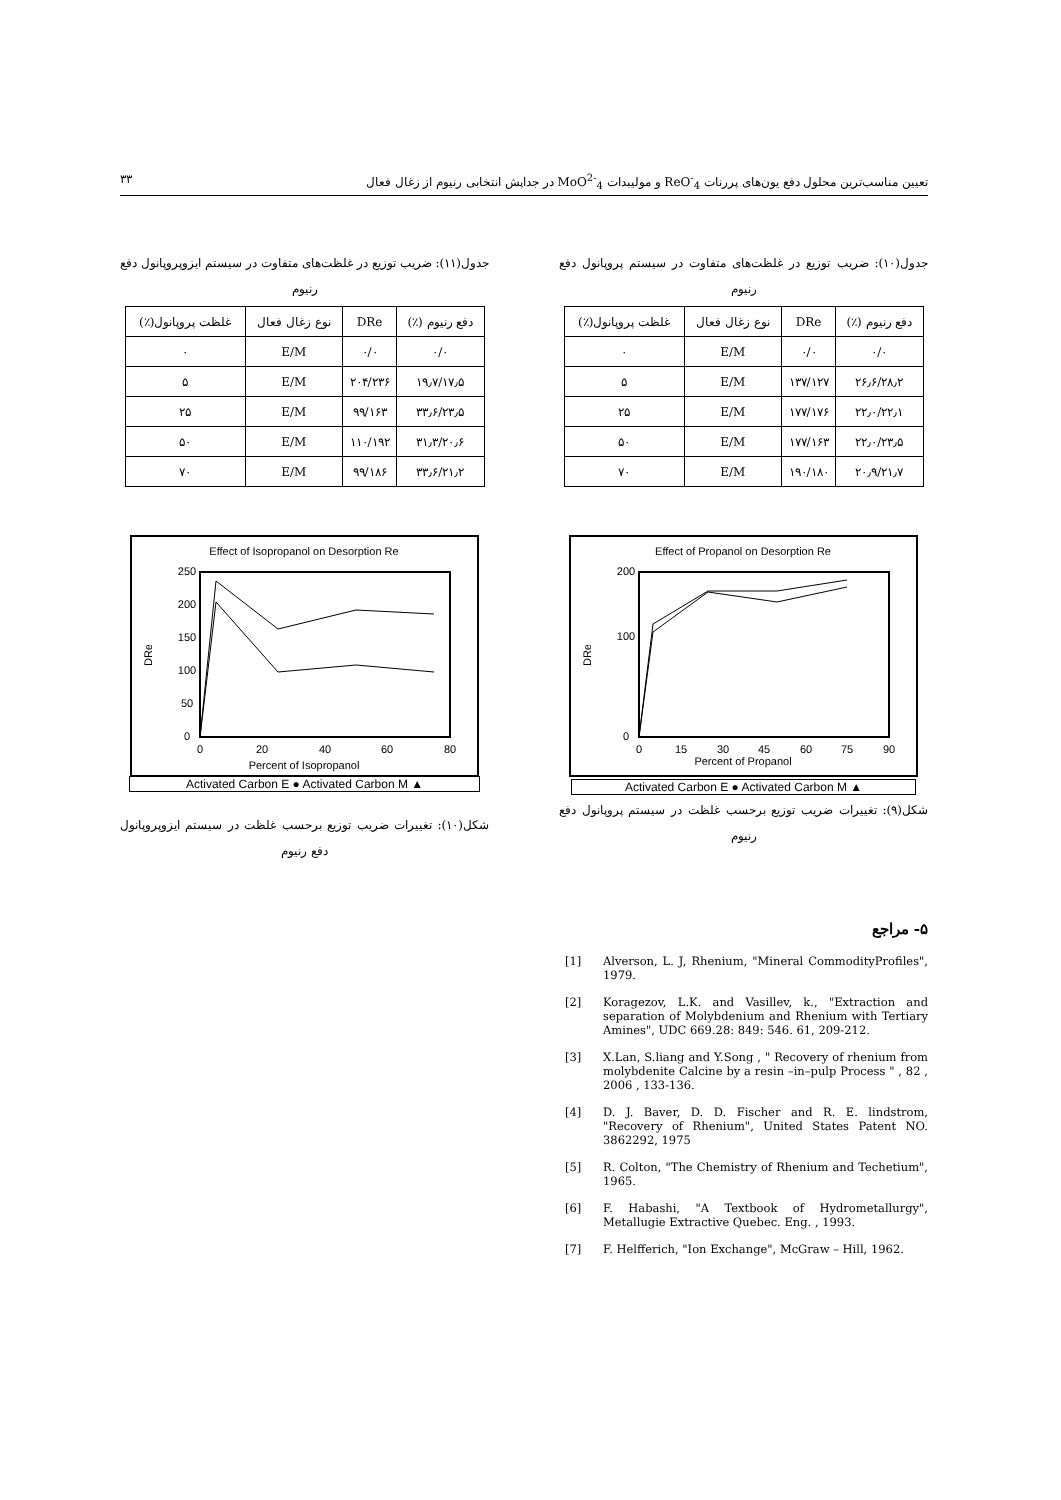تعیین مناسب‌ترین محلول دفع یون‌های پررنات ReO<sup>-</sup><sub>4</sub> و مولیبدات MoO<sup>2-</sup><sub>4</sub> در جداپش انتخابی رنیوم از زغال فعال ۳۳
جدول(۱۰): ضریب توزیع در غلظت‌های متفاوت در سیستم پروپانول دفع رنیوم
| دفع رنیوم (٪) | DRe | نوع زغال فعال | غلظت پروپانول(٪) |
| --- | --- | --- | --- |
| ۰/۰ | ۰/۰ | E/M | ۰ |
| ۲۶٫۶/۲۸٫۲ | ۱۳۷/۱۲۷ | E/M | ۵ |
| ۲۲٫۰/۲۲٫۱ | ۱۷۷/۱۷۶ | E/M | ۲۵ |
| ۲۲٫۰/۲۳٫۵ | ۱۷۷/۱۶۳ | E/M | ۵۰ |
| ۲۰٫۹/۲۱٫۷ | ۱۹۰/۱۸۰ | E/M | ۷۰ |
Effect of Propanol on Desorption Re
200
100
0
0
15
30
45
60
75
90
Percent of Propanol
DRe
▲ Activated Carbon E ● Activated Carbon M
شکل(۹): تغییرات ضریب توزیع برحسب غلظت در سیستم پروپانول دفع رنیوم
جدول(۱۱): ضریب توزیع در غلظت‌های متفاوت در سیستم ایزوپروپانول دفع رنیوم
| دفع رنیوم (٪) | DRe | نوع زغال فعال | غلظت پروپانول(٪) |
| --- | --- | --- | --- |
| ۰/۰ | ۰/۰ | E/M | ۰ |
| ۱۹٫۷/۱۷٫۵ | ۲۰۴/۲۳۶ | E/M | ۵ |
| ۳۳٫۶/۲۳٫۵ | ۹۹/۱۶۳ | E/M | ۲۵ |
| ۳۱٫۳/۲۰٫۶ | ۱۱۰/۱۹۲ | E/M | ۵۰ |
| ۳۳٫۶/۲۱٫۲ | ۹۹/۱۸۶ | E/M | ۷۰ |
Effect of Isopropanol on Desorption Re
250
200
150
100
50
0
0
20
40
60
80
Percent of Isopropanol
DRe
▲ Activated Carbon E ● Activated Carbon M
شکل(۱۰): تغییرات ضریب توزیع برحسب غلظت در سیستم ایزوپروپانول دفع رنیوم
۵- مراجع
[1] Alverson, L. J, Rhenium, "Mineral CommodityProfiles", 1979.
[2] Koragezov, L.K. and Vasillev, k., "Extraction and separation of Molybdenium and Rhenium with Tertiary Amines", UDC 669.28: 849: 546. 61, 209-212.
[3] X.Lan, S.liang and Y.Song , " Recovery of rhenium from molybdenite Calcine by a resin –in–pulp Process " , 82 , 2006 , 133-136.
[4] D. J. Baver, D. D. Fischer and R. E. lindstrom, "Recovery of Rhenium", United States Patent NO. 3862292, 1975
[5] R. Colton, "The Chemistry of Rhenium and Techetium", 1965.
[6] F. Habashi, "A Textbook of Hydrometallurgy", Metallugie Extractive Quebec. Eng. , 1993.
[7] F. Helfferich, "Ion Exchange", McGraw – Hill, 1962.